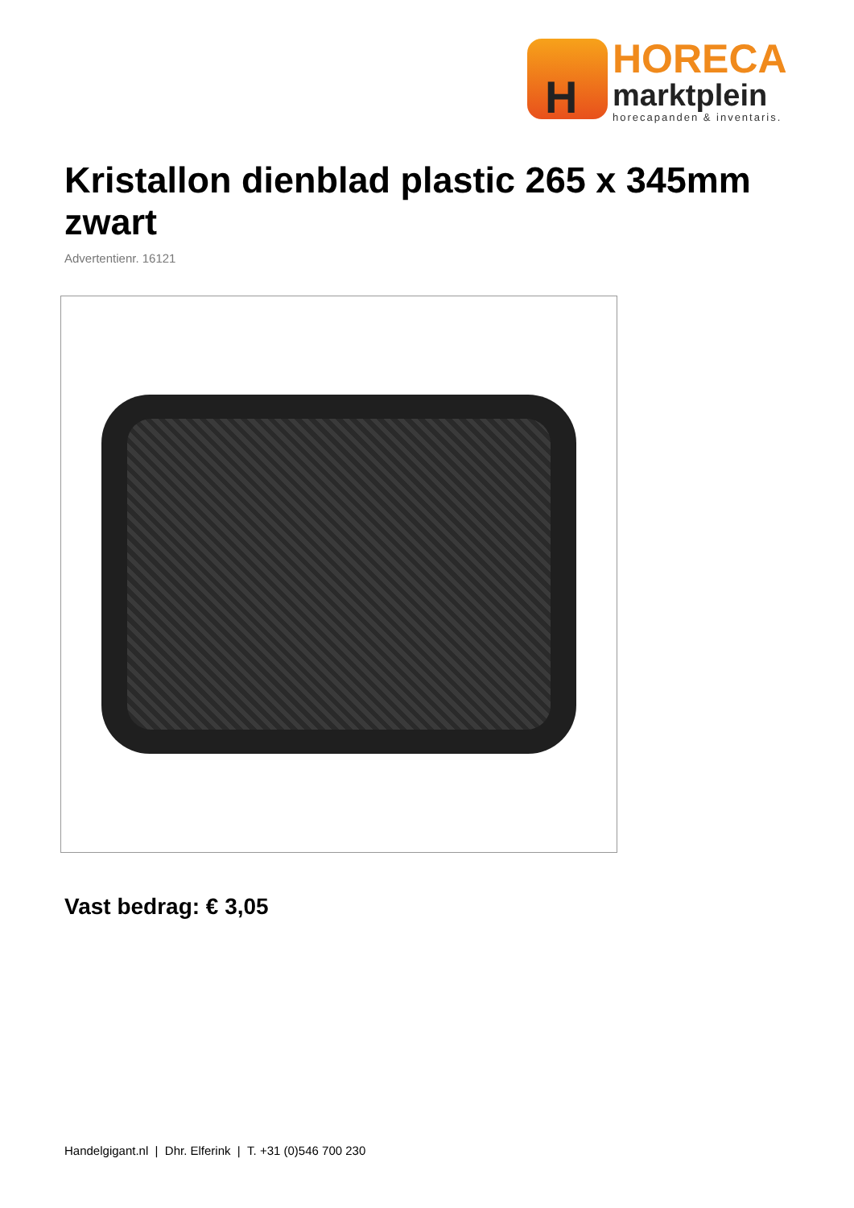H
HORECA
marktplein
horecapanden & inventaris.
Kristallon dienblad plastic 265 x 345mm zwart
Advertentienr. 16121
Vast bedrag: € 3,05
Handelgigant.nl | Dhr. Elferink | T. +31 (0)546 700 230